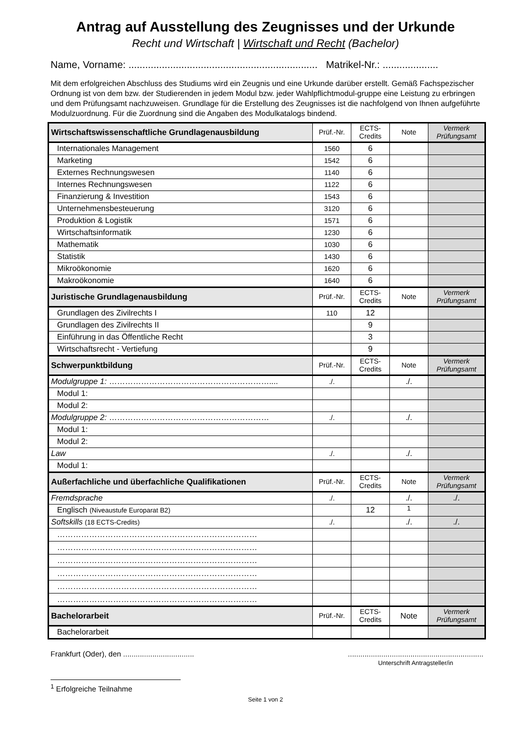Antrag auf Ausstellung des Zeugnisses und der Urkunde
Recht und Wirtschaft | Wirtschaft und Recht (Bachelor)
Name, Vorname: .................................................................... Matrikel-Nr.: ....................
Mit dem erfolgreichen Abschluss des Studiums wird ein Zeugnis und eine Urkunde darüber erstellt. Gemäß Fachspezischer Ordnung ist von dem bzw. der Studierenden in jedem Modul bzw. jeder Wahlpflichtmodul-gruppe eine Leistung zu erbringen und dem Prüfungsamt nachzuweisen. Grundlage für die Erstellung des Zeugnisses ist die nachfolgend von Ihnen aufgeführte Modulzuordnung. Für die Zuordnung sind die Angaben des Modulkatalogs bindend.
| Wirtschaftswissenschaftliche Grundlagenausbildung | Prüf.-Nr. | ECTS- Credits | Note | Vermerk Prüfungsamt |
| --- | --- | --- | --- | --- |
| Internationales Management | 1560 | 6 | | |
| Marketing | 1542 | 6 | | |
| Externes Rechnungswesen | 1140 | 6 | | |
| Internes Rechnungswesen | 1122 | 6 | | |
| Finanzierung & Investition | 1543 | 6 | | |
| Unternehmensbesteuerung | 3120 | 6 | | |
| Produktion & Logistik | 1571 | 6 | | |
| Wirtschaftsinformatik | 1230 | 6 | | |
| Mathematik | 1030 | 6 | | |
| Statistik | 1430 | 6 | | |
| Mikroökonomie | 1620 | 6 | | |
| Makroökonomie | 1640 | 6 | | |
| Juristische Grundlagenausbildung | Prüf.-Nr. | ECTS- Credits | Note | Vermerk Prüfungsamt |
| Grundlagen des Zivilrechts I | 110 | 12 | | |
| Grundlagen des Zivilrechts II | | 9 | | |
| Einführung in das Öffentliche Recht | | 3 | | |
| Wirtschaftsrecht - Vertiefung | | 9 | | |
| Schwerpunktbildung | Prüf.-Nr. | ECTS- Credits | Note | Vermerk Prüfungsamt |
| Modulgruppe 1: …………………………………………………….... | ./. | | ./. | |
| Modul 1: | | | | |
| Modul 2: | | | | |
| Modulgruppe 2: …………………………………………………… | ./. | | ./. | |
| Modul 1: | | | | |
| Modul 2: | | | | |
| Law | ./. | | ./. | |
| Modul 1: | | | | |
| Außerfachliche und überfachliche Qualifikationen | Prüf.-Nr. | ECTS- Credits | Note | Vermerk Prüfungsamt |
| Fremdsprache | ./. | | ./. | ./. |
| Englisch (Niveaustufe Europarat B2) | | 12 | <sup>1</sup> | |
| Softskills (18 ECTS-Credits) | ./. | | ./. | ./. |
| ………………………………………………………………… | | | | |
| ………………………………………………………………… | | | | |
| ………………………………………………………………… | | | | |
| ………………………………………………………………… | | | | |
| ………………………………………………………………… | | | | |
| ………………………………………………………………… | | | | |
| Bachelorarbeit | Prüf.-Nr. | ECTS- Credits | Note | Vermerk Prüfungsamt |
| Bachelorarbeit | | | | |
Frankfurt (Oder), den ...................................................................................................
Unterschrift Antragsteller/in
<sup>1</sup> Erfolgreiche Teilnahme
Seite 1 von 2